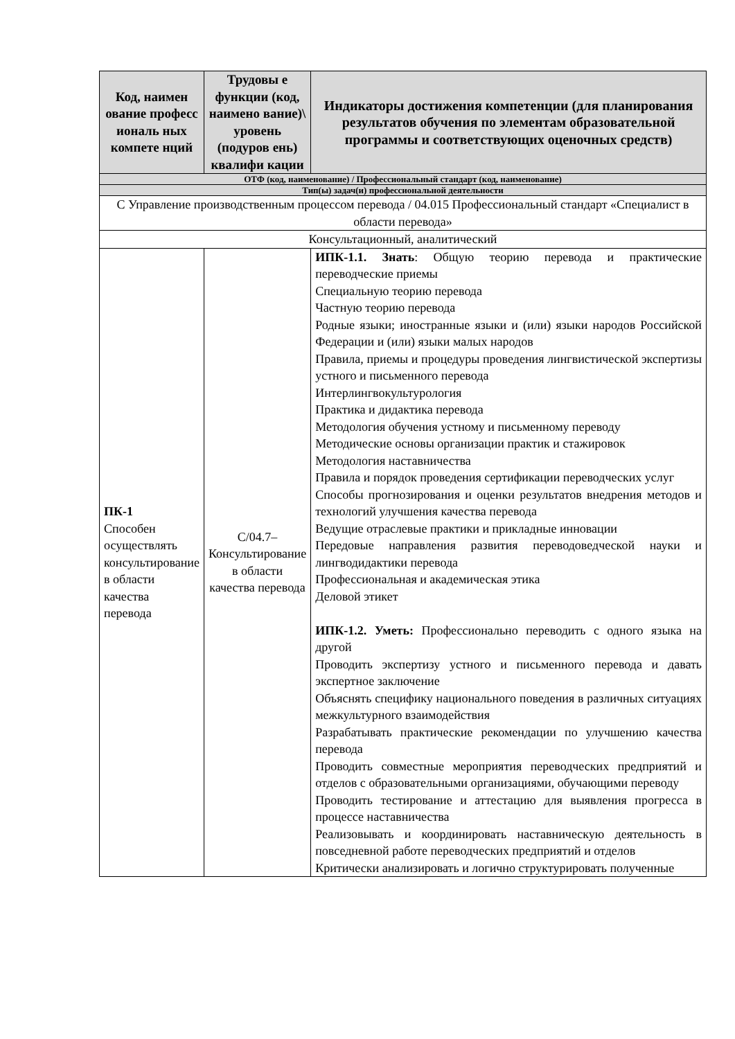| Код, наимен ование професс иональ ных компете нций | Трудовы е функции (код, наимено вание)\ уровень (подуров ень) квалифи кации | Индикаторы достижения компетенции (для планирования результатов обучения по элементам образовательной программы и соответствующих оценочных средств) |
| --- | --- | --- |
| ОТФ (код, наименование) / Профессиональный стандарт (код, наименование) | | |
| Тип(ы) задач(и) профессиональной деятельности | | |
| С Управление производственным процессом перевода / 04.015 Профессиональный стандарт «Специалист в области перевода» | | |
| Консультационный, аналитический | | |
| ПК-1 Способен осуществлять консультирование в области качества перевода | С/04.7– Консультирование в области качества перевода | ИПК-1.1. Знать : Общую теорию перевода и практические переводческие приемы Специальную теорию перевода Частную теорию перевода Родные языки; иностранные языки и (или) языки народов Российской Федерации и (или) языки малых народов Правила, приемы и процедуры проведения лингвистической экспертизы устного и письменного перевода Интерлингвокультурология Практика и дидактика перевода Методология обучения устному и письменному переводу Методические основы организации практик и стажировок Методология наставничества Правила и порядок проведения сертификации переводческих услуг Способы прогнозирования и оценки результатов внедрения методов и технологий улучшения качества перевода Ведущие отраслевые практики и прикладные инновации Передовые направления развития переводоведческой науки и лингводидактики перевода Профессиональная и академическая этика Деловой этикет ИПК-1.2. Уметь: Профессионально переводить с одного языка на другой Проводить экспертизу устного и письменного перевода и давать экспертное заключение Объяснять специфику национального поведения в различных ситуациях межкультурного взаимодействия Разрабатывать практические рекомендации по улучшению качества перевода Проводить совместные мероприятия переводческих предприятий и отделов с образовательными организациями, обучающими переводу Проводить тестирование и аттестацию для выявления прогресса в процессе наставничества Реализовывать и координировать наставническую деятельность в повседневной работе переводческих предприятий и отделов Критически анализировать и логично структурировать полученные |